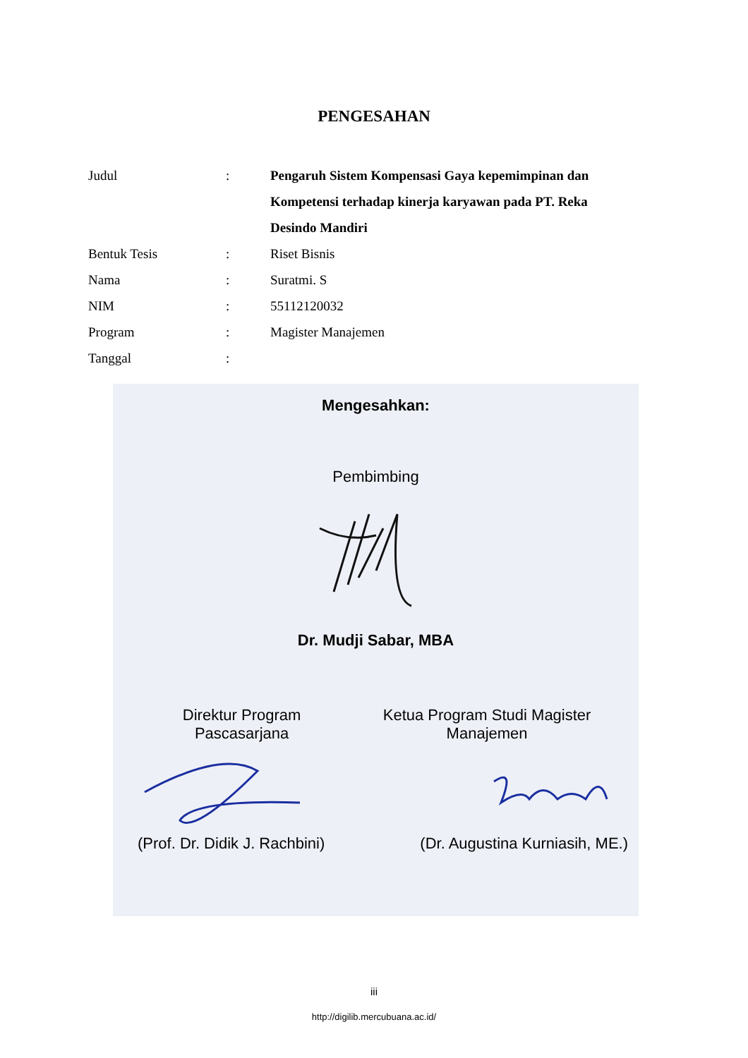PENGESAHAN
| Judul | : | Pengaruh Sistem Kompensasi Gaya kepemimpinan dan Kompetensi terhadap kinerja karyawan pada PT. Reka Desindo Mandiri |
| Bentuk Tesis | : | Riset Bisnis |
| Nama | : | Suratmi. S |
| NIM | : | 55112120032 |
| Program | : | Magister Manajemen |
| Tanggal | : | |
Mengesahkan:
Pembimbing
Dr. Mudji Sabar, MBA
Direktur Program Pascasarjana Ketua Program Studi Magister Manajemen
(Prof. Dr. Didik J. Rachbini) (Dr. Augustina Kurniasih, ME.)
iii
http://digilib.mercubuana.ac.id/